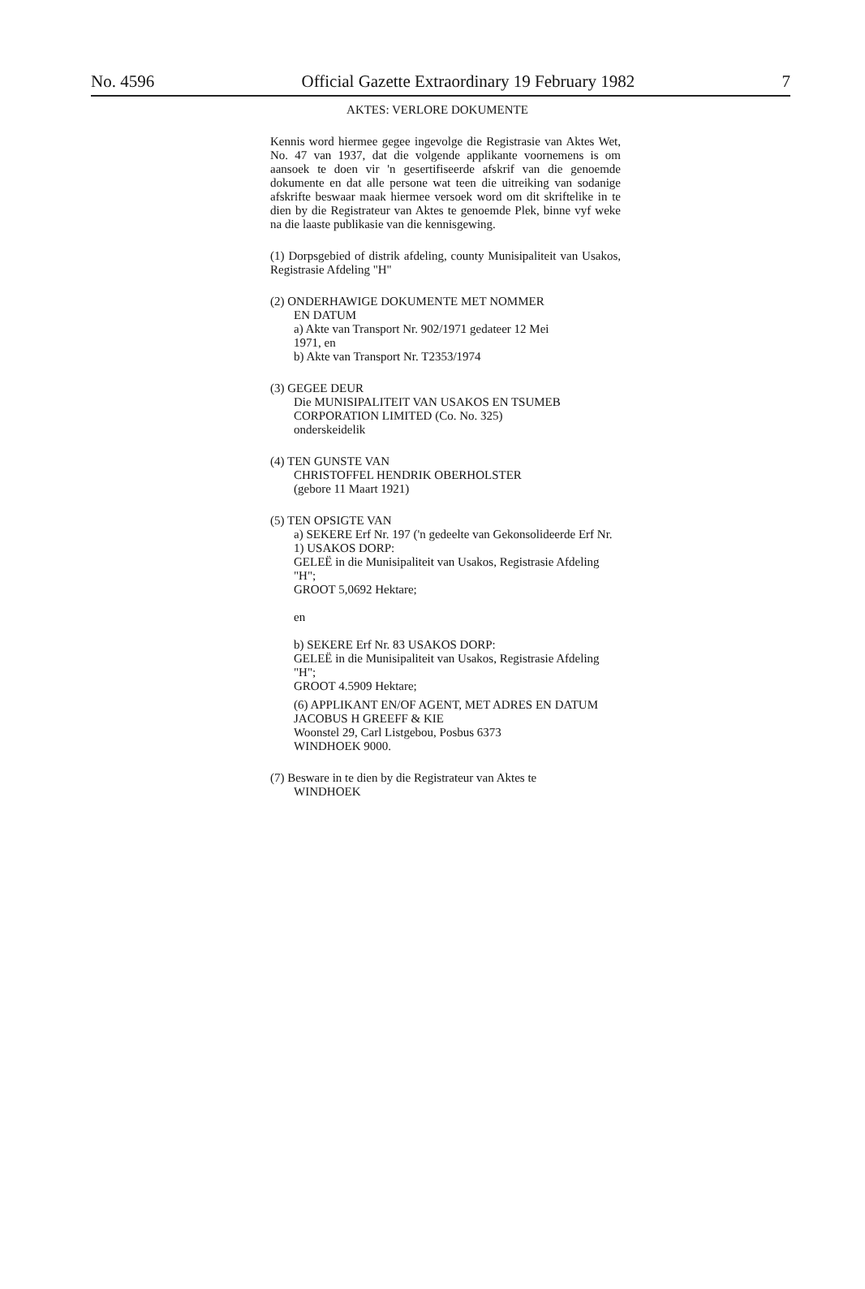No. 4596 Official Gazette Extraordinary 19 February 1982 7
AKTES: VERLORE DOKUMENTE
Kennis word hiermee gegee ingevolge die Registrasie van Aktes Wet, No. 47 van 1937, dat die volgende applikante voornemens is om aansoek te doen vir 'n gesertifiseerde afskrif van die genoemde dokumente en dat alle persone wat teen die uitreiking van sodanige afskrifte beswaar maak hiermee versoek word om dit skriftelike in te dien by die Registrateur van Aktes te genoemde Plek, binne vyf weke na die laaste publikasie van die kennisgewing.
(1) Dorpsgebied of distrik afdeling, county Munisipaliteit van Usakos, Registrasie Afdeling "H"
(2) ONDERHAWIGE DOKUMENTE MET NOMMER
EN DATUM
a) Akte van Transport Nr. 902/1971 gedateer 12 Mei
1971, en
b) Akte van Transport Nr. T2353/1974
(3) GEGEE DEUR
Die MUNISIPALITEIT VAN USAKOS EN TSUMEB
CORPORATION LIMITED (Co. No. 325)
onderskeidelik
(4) TEN GUNSTE VAN
CHRISTOFFEL HENDRIK OBERHOLSTER
(gebore 11 Maart 1921)
(5) TEN OPSIGTE VAN
a) SEKERE Erf Nr. 197 ('n gedeelte van Gekonsolideerde Erf Nr. 1) USAKOS DORP:
GELEË in die Munisipaliteit van Usakos, Registrasie Afdeling "H";
GROOT 5,0692 Hektare;
en
b) SEKERE Erf Nr. 83 USAKOS DORP:
GELEË in die Munisipaliteit van Usakos, Registrasie Afdeling "H";
GROOT 4.5909 Hektare;
(6) APPLIKANT EN/OF AGENT, MET ADRES EN DATUM
JACOBUS H GREEFF & KIE
Woonstel 29, Carl Listgebou, Posbus 6373
WINDHOEK 9000.
(7) Besware in te dien by die Registrateur van Aktes te
WINDHOEK